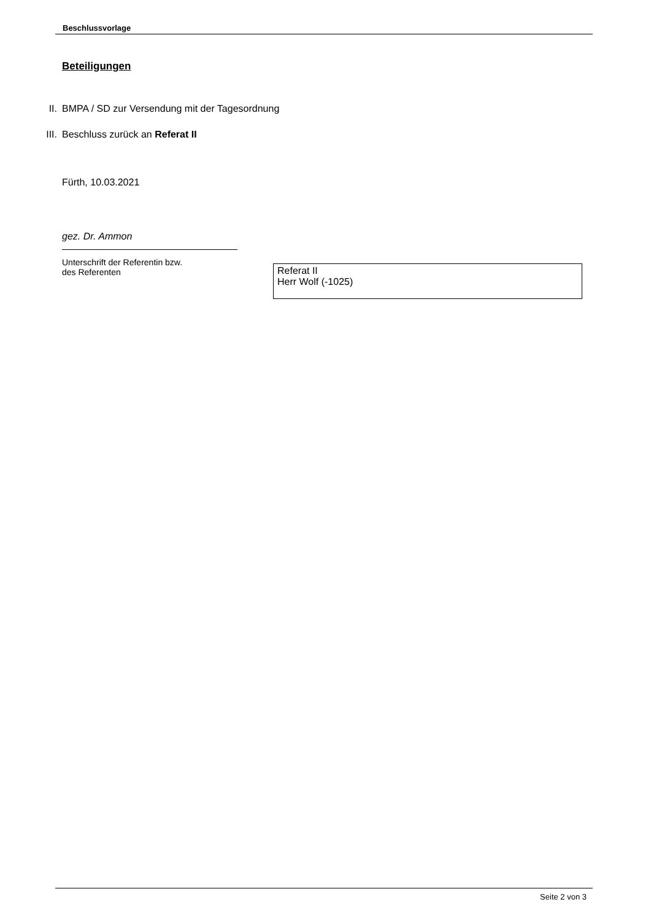Beschlussvorlage
Beteiligungen
II. BMPA / SD zur Versendung mit der Tagesordnung
III. Beschluss zurück an Referat II
Fürth, 10.03.2021
gez. Dr. Ammon
Unterschrift der Referentin bzw.
des Referenten
Referat II
Herr Wolf (-1025)
Seite 2 von 3